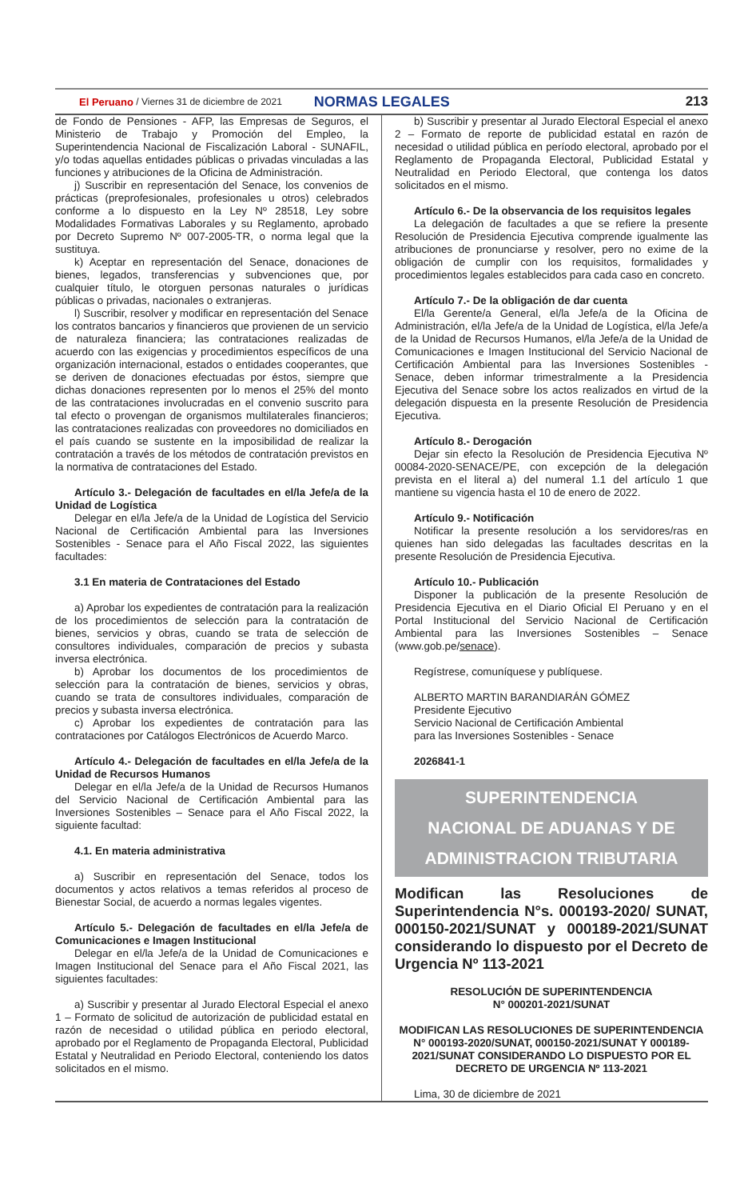El Peruano / Viernes 31 de diciembre de 2021 NORMAS LEGALES 213
de Fondo de Pensiones - AFP, las Empresas de Seguros, el Ministerio de Trabajo y Promoción del Empleo, la Superintendencia Nacional de Fiscalización Laboral - SUNAFIL, y/o todas aquellas entidades públicas o privadas vinculadas a las funciones y atribuciones de la Oficina de Administración.
j) Suscribir en representación del Senace, los convenios de prácticas (preprofesionales, profesionales u otros) celebrados conforme a lo dispuesto en la Ley Nº 28518, Ley sobre Modalidades Formativas Laborales y su Reglamento, aprobado por Decreto Supremo Nº 007-2005-TR, o norma legal que la sustituya.
k) Aceptar en representación del Senace, donaciones de bienes, legados, transferencias y subvenciones que, por cualquier título, le otorguen personas naturales o jurídicas públicas o privadas, nacionales o extranjeras.
l) Suscribir, resolver y modificar en representación del Senace los contratos bancarios y financieros que provienen de un servicio de naturaleza financiera; las contrataciones realizadas de acuerdo con las exigencias y procedimientos específicos de una organización internacional, estados o entidades cooperantes, que se deriven de donaciones efectuadas por éstos, siempre que dichas donaciones representen por lo menos el 25% del monto de las contrataciones involucradas en el convenio suscrito para tal efecto o provengan de organismos multilaterales financieros; las contrataciones realizadas con proveedores no domiciliados en el país cuando se sustente en la imposibilidad de realizar la contratación a través de los métodos de contratación previstos en la normativa de contrataciones del Estado.
Artículo 3.- Delegación de facultades en el/la Jefe/a de la Unidad de Logística
Delegar en el/la Jefe/a de la Unidad de Logística del Servicio Nacional de Certificación Ambiental para las Inversiones Sostenibles - Senace para el Año Fiscal 2022, las siguientes facultades:
3.1 En materia de Contrataciones del Estado
a) Aprobar los expedientes de contratación para la realización de los procedimientos de selección para la contratación de bienes, servicios y obras, cuando se trata de selección de consultores individuales, comparación de precios y subasta inversa electrónica.
b) Aprobar los documentos de los procedimientos de selección para la contratación de bienes, servicios y obras, cuando se trata de consultores individuales, comparación de precios y subasta inversa electrónica.
c) Aprobar los expedientes de contratación para las contrataciones por Catálogos Electrónicos de Acuerdo Marco.
Artículo 4.- Delegación de facultades en el/la Jefe/a de la Unidad de Recursos Humanos
Delegar en el/la Jefe/a de la Unidad de Recursos Humanos del Servicio Nacional de Certificación Ambiental para las Inversiones Sostenibles – Senace para el Año Fiscal 2022, la siguiente facultad:
4.1. En materia administrativa
a) Suscribir en representación del Senace, todos los documentos y actos relativos a temas referidos al proceso de Bienestar Social, de acuerdo a normas legales vigentes.
Artículo 5.- Delegación de facultades en el/la Jefe/a de Comunicaciones e Imagen Institucional
Delegar en el/la Jefe/a de la Unidad de Comunicaciones e Imagen Institucional del Senace para el Año Fiscal 2021, las siguientes facultades:
a) Suscribir y presentar al Jurado Electoral Especial el anexo 1 – Formato de solicitud de autorización de publicidad estatal en razón de necesidad o utilidad pública en periodo electoral, aprobado por el Reglamento de Propaganda Electoral, Publicidad Estatal y Neutralidad en Periodo Electoral, conteniendo los datos solicitados en el mismo.
b) Suscribir y presentar al Jurado Electoral Especial el anexo 2 – Formato de reporte de publicidad estatal en razón de necesidad o utilidad pública en período electoral, aprobado por el Reglamento de Propaganda Electoral, Publicidad Estatal y Neutralidad en Periodo Electoral, que contenga los datos solicitados en el mismo.
Artículo 6.- De la observancia de los requisitos legales
La delegación de facultades a que se refiere la presente Resolución de Presidencia Ejecutiva comprende igualmente las atribuciones de pronunciarse y resolver, pero no exime de la obligación de cumplir con los requisitos, formalidades y procedimientos legales establecidos para cada caso en concreto.
Artículo 7.- De la obligación de dar cuenta
El/la Gerente/a General, el/la Jefe/a de la Oficina de Administración, el/la Jefe/a de la Unidad de Logística, el/la Jefe/a de la Unidad de Recursos Humanos, el/la Jefe/a de la Unidad de Comunicaciones e Imagen Institucional del Servicio Nacional de Certificación Ambiental para las Inversiones Sostenibles - Senace, deben informar trimestralmente a la Presidencia Ejecutiva del Senace sobre los actos realizados en virtud de la delegación dispuesta en la presente Resolución de Presidencia Ejecutiva.
Artículo 8.- Derogación
Dejar sin efecto la Resolución de Presidencia Ejecutiva Nº 00084-2020-SENACE/PE, con excepción de la delegación prevista en el literal a) del numeral 1.1 del artículo 1 que mantiene su vigencia hasta el 10 de enero de 2022.
Artículo 9.- Notificación
Notificar la presente resolución a los servidores/ras en quienes han sido delegadas las facultades descritas en la presente Resolución de Presidencia Ejecutiva.
Artículo 10.- Publicación
Disponer la publicación de la presente Resolución de Presidencia Ejecutiva en el Diario Oficial El Peruano y en el Portal Institucional del Servicio Nacional de Certificación Ambiental para las Inversiones Sostenibles – Senace (www.gob.pe/senace).
Regístrese, comuníquese y publíquese.
ALBERTO MARTIN BARANDIARÁN GÓMEZ
Presidente Ejecutivo
Servicio Nacional de Certificación Ambiental
para las Inversiones Sostenibles - Senace
2026841-1
SUPERINTENDENCIA
NACIONAL DE ADUANAS Y DE
ADMINISTRACION TRIBUTARIA
Modifican las Resoluciones de Superintendencia N°s. 000193-2020/ SUNAT, 000150-2021/SUNAT y 000189-2021/SUNAT considerando lo dispuesto por el Decreto de Urgencia Nº 113-2021
RESOLUCIÓN DE SUPERINTENDENCIA
N° 000201-2021/SUNAT
MODIFICAN LAS RESOLUCIONES DE SUPERINTENDENCIA N° 000193-2020/SUNAT, 000150-2021/SUNAT Y 000189-2021/SUNAT CONSIDERANDO LO DISPUESTO POR EL DECRETO DE URGENCIA Nº 113-2021
Lima, 30 de diciembre de 2021